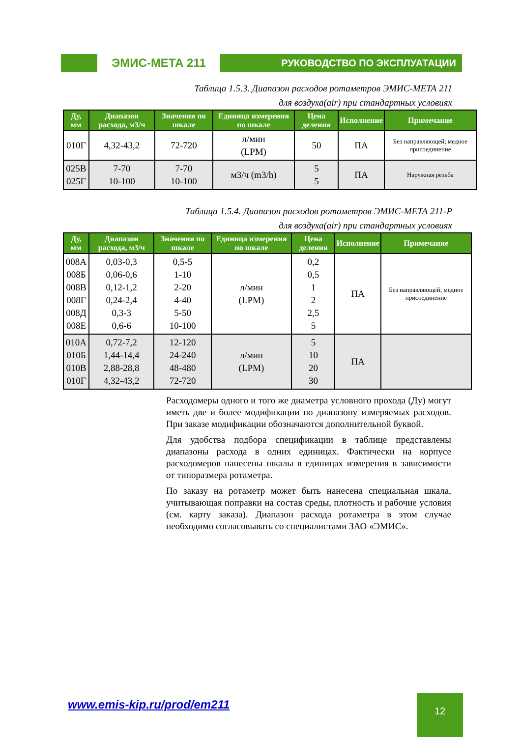ЭМИС-МЕТА 211
РУКОВОДСТВО ПО ЭКСПЛУАТАЦИИ
Таблица 1.5.3. Диапазон расходов ротаметров ЭМИС-МЕТА 211
для воздуха(air) при стандартных условиях
| Ду, мм | Диапазон расхода, м3/ч | Значения по шкале | Единица измерения по шкале | Цена деления | Исполнение | Примечание |
| --- | --- | --- | --- | --- | --- | --- |
| 010Г | 4,32-43,2 | 72-720 | л/мин (LPM) | 50 | ПА | Без направляющей; медное присоединение |
| 025В 025Г | 7-70 10-100 | 7-70 10-100 | м3/ч (m3/h) | 5 5 | ПА | Наружная резьба |
Таблица 1.5.4. Диапазон расходов ротаметров ЭМИС-МЕТА 211-Р
для воздуха(air) при стандартных условиях
| Ду, мм | Диапазон расхода, м3/ч | Значения по шкале | Единица измерения по шкале | Цена деления | Исполнение | Примечание |
| --- | --- | --- | --- | --- | --- | --- |
| 008А 008Б 008В 008Г 008Д 008Е | 0,03-0,3 0,06-0,6 0,12-1,2 0,24-2,4 0,3-3 0,6-6 | 0,5-5 1-10 2-20 4-40 5-50 10-100 | л/мин (LPM) | 0,2 0,5 1 2 2,5 5 | ПА | Без направляющей; медное присоединение |
| 010А 010Б 010В 010Г | 0,72-7,2 1,44-14,4 2,88-28,8 4,32-43,2 | 12-120 24-240 48-480 72-720 | л/мин (LPM) | 5 10 20 30 | ПА | |
Расходомеры одного и того же диаметра условного прохода (Ду) могут иметь две и более модификации по диапазону измеряемых расходов. При заказе модификации обозначаются дополнительной буквой.
Для удобства подбора спецификации в таблице представлены диапазоны расхода в одних единицах. Фактически на корпусе расходомеров нанесены шкалы в единицах измерения в зависимости от типоразмера ротаметра.
По заказу на ротаметр может быть нанесена специальная шкала, учитывающая поправки на состав среды, плотность и рабочие условия (см. карту заказа). Диапазон расхода ротаметра в этом случае необходимо согласовывать со специалистами ЗАО «ЭМИС».
www.emis-kip.ru/prod/em211 12